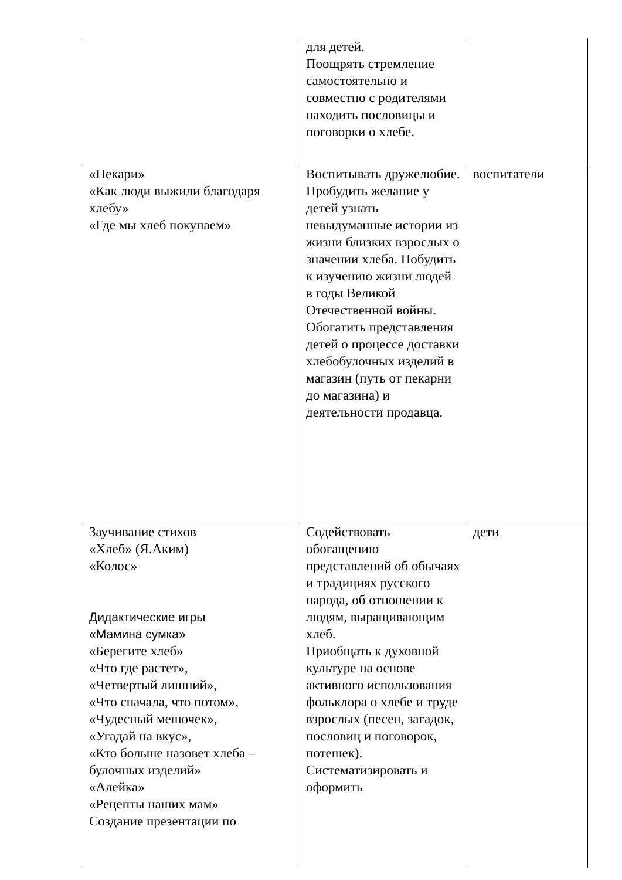| | для детей. Поощрять стремление самостоятельно и совместно с родителями находить пословицы и поговорки о хлебе. | |
| «Пекари» «Как люди выжили благодаря хлебу» «Где мы хлеб покупаем» | Воспитывать дружелюбие. Пробудить желание у детей узнать невыдуманные истории из жизни близких взрослых о значении хлеба. Побудить к изучению жизни людей в годы Великой Отечественной войны. Обогатить представления детей о процессе доставки хлебобулочных изделий в магазин (путь от пекарни до магазина) и деятельности продавца. | воспитатели |
| Заучивание стихов «Хлеб» (Я.Аким) «Колос» Дидактические игры «Мамина сумка» «Берегите хлеб» «Что где растет», «Четвертый лишний», «Что сначала, что потом», «Чудесный мешочек», «Угадай на вкус», «Кто больше назовет хлеба – булочных изделий» «Алейка» «Рецепты наших мам» Создание презентации по | Содействовать обогащению представлений об обычаях и традициях русского народа, об отношении к людям, выращивающим хлеб. Приобщать к духовной культуре на основе активного использования фольклора о хлебе и труде взрослых (песен, загадок, пословиц и поговорок, потешек). Систематизировать и оформить | дети |